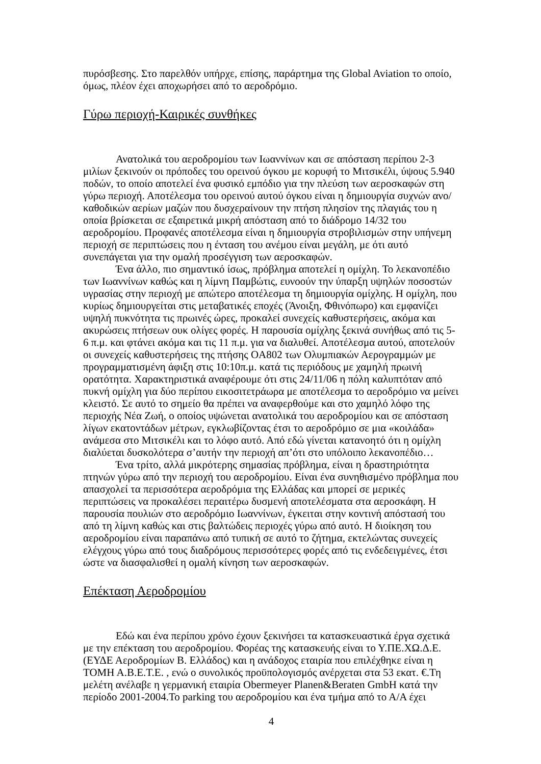πυρόσβεσης. Στο παρελθόν υπήρχε, επίσης, παράρτημα της Global Aviation το οποίο, όμως, πλέον έχει αποχωρήσει από το αεροδρόμιο.
Γύρω περιοχή-Καιρικές συνθήκες
Ανατολικά του αεροδρομίου των Ιωαννίνων και σε απόσταση περίπου 2-3 μιλίων ξεκινούν οι πρόποδες του ορεινού όγκου με κορυφή το Μιτσικέλι, ύψους 5.940 ποδών, το οποίο αποτελεί ένα φυσικό εμπόδιο για την πλεύση των αεροσκαφών στη γύρω περιοχή. Αποτέλεσμα του ορεινού αυτού όγκου είναι η δημιουργία συχνών ανο/καθοδικών αερίων μαζών που δυσχεραίνουν την πτήση πλησίον της πλαγιάς του η οποία βρίσκεται σε εξαιρετικά μικρή απόσταση από το διάδρομο 14/32 του αεροδρομίου. Προφανές αποτέλεσμα είναι η δημιουργία στροβιλισμών στην υπήνεμη περιοχή σε περιπτώσεις που η ένταση του ανέμου είναι μεγάλη, με ότι αυτό συνεπάγεται για την ομαλή προσέγγιση των αεροσκαφών.
Ένα άλλο, πιο σημαντικό ίσως, πρόβλημα αποτελεί η ομίχλη. Το λεκανοπέδιο των Ιωαννίνων καθώς και η λίμνη Παμβώτις, ευνοούν την ύπαρξη υψηλών ποσοστών υγρασίας στην περιοχή με απώτερο αποτέλεσμα τη δημιουργία ομίχλης. Η ομίχλη, που κυρίως δημιουργείται στις μεταβατικές εποχές (Άνοιξη, Φθινόπωρο) και εμφανίζει υψηλή πυκνότητα τις πρωινές ώρες, προκαλεί συνεχείς καθυστερήσεις, ακόμα και ακυρώσεις πτήσεων ουκ ολίγες φορές. Η παρουσία ομίχλης ξεκινά συνήθως από τις 5-6 π.μ. και φτάνει ακόμα και τις 11 π.μ. για να διαλυθεί. Αποτέλεσμα αυτού, αποτελούν οι συνεχείς καθυστερήσεις της πτήσης OA802 των Ολυμπιακών Αερογραμμών με προγραμματισμένη άφιξη στις 10:10π.μ. κατά τις περιόδους με χαμηλή πρωινή ορατότητα. Χαρακτηριστικά αναφέρουμε ότι στις 24/11/06 η πόλη καλυπτόταν από πυκνή ομίχλη για δύο περίπου εικοσιτετράωρα με αποτέλεσμα το αεροδρόμιο να μείνει κλειστό. Σε αυτό το σημείο θα πρέπει να αναφερθούμε και στο χαμηλό λόφο της περιοχής Νέα Ζωή, ο οποίος υψώνεται ανατολικά του αεροδρομίου και σε απόσταση λίγων εκατοντάδων μέτρων, εγκλωβίζοντας έτσι το αεροδρόμιο σε μια «κοιλάδα» ανάμεσα στο Μιτσικέλι και το λόφο αυτό. Από εδώ γίνεται κατανοητό ότι η ομίχλη διαλύεται δυσκολότερα σ’αυτήν την περιοχή απ’ότι στο υπόλοιπο λεκανοπέδιο…
Ένα τρίτο, αλλά μικρότερης σημασίας πρόβλημα, είναι η δραστηριότητα πτηνών γύρω από την περιοχή του αεροδρομίου. Είναι ένα συνηθισμένο πρόβλημα που απασχολεί τα περισσότερα αεροδρόμια της Ελλάδας και μπορεί σε μερικές περιπτώσεις να προκαλέσει περαιτέρω δυσμενή αποτελέσματα στα αεροσκάφη. Η παρουσία πουλιών στο αεροδρόμιο Ιωαννίνων, έγκειται στην κοντινή απόστασή του από τη λίμνη καθώς και στις βαλτώδεις περιοχές γύρω από αυτό. Η διοίκηση του αεροδρομίου είναι παραπάνω από τυπική σε αυτό το ζήτημα, εκτελώντας συνεχείς ελέγχους γύρω από τους διαδρόμους περισσότερες φορές από τις ενδεδειγμένες, έτσι ώστε να διασφαλισθεί η ομαλή κίνηση των αεροσκαφών.
Επέκταση Αεροδρομίου
Εδώ και ένα περίπου χρόνο έχουν ξεκινήσει τα κατασκευαστικά έργα σχετικά με την επέκταση του αεροδρομίου. Φορέας της κατασκευής είναι το Υ.ΠΕ.ΧΩ.Δ.Ε. (ΕΥΔΕ Αεροδρομίων Β. Ελλάδος) και η ανάδοχος εταιρία που επιλέχθηκε είναι η ΤΟΜΗ Α.Β.Ε.Τ.Ε. , ενώ ο συνολικός προϋπολογισμός ανέρχεται στα 53 εκατ. €.Τη μελέτη ανέλαβε η γερμανική εταιρία Obermeyer Planen&Beraten GmbH κατά την περίοδο 2001-2004.Το parking του αεροδρομίου και ένα τμήμα από το Α/Α έχει
4